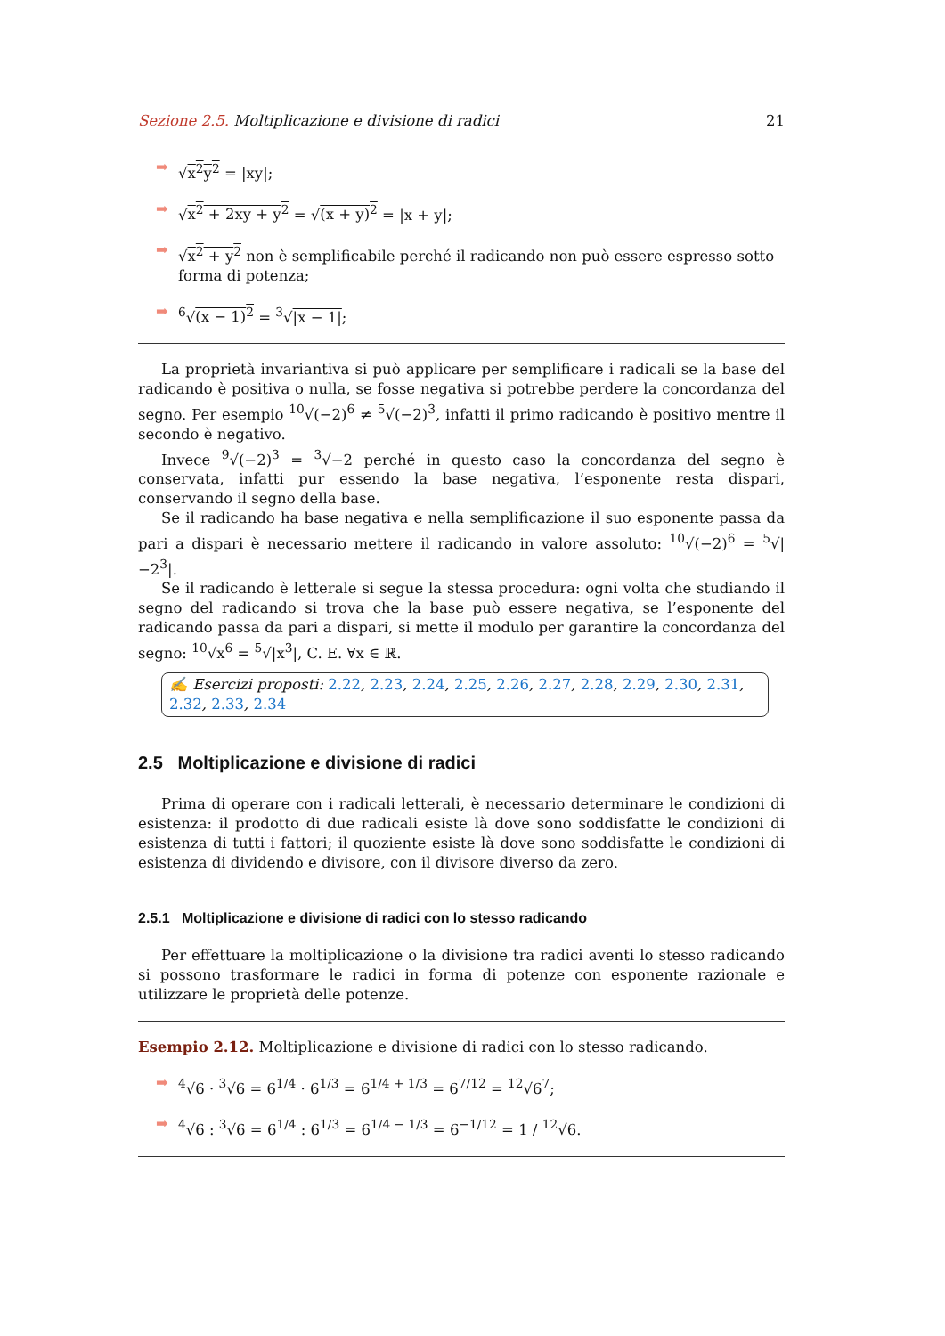Sezione 2.5. Moltiplicazione e divisione di radici 21
➡ √x<sup>2</sup>y<sup>2</sup> = |xy|;
➡ √x<sup>2</sup> + 2xy + y<sup>2</sup> = √(x + y)<sup>2</sup> = |x + y|;
➡ √x<sup>2</sup> + y<sup>2</sup> non è semplificabile perché il radicando non può essere espresso sotto forma di potenza;
➡<sup>6</sup>√(x − 1)<sup>2</sup> = <sup>3</sup>√|x − 1|;
La proprietà invariantiva si può applicare per semplificare i radicali se la base del radicando è positiva o nulla, se fosse negativa si potrebbe perdere la concordanza del segno. Per esempio <sup>10</sup>√(−2)<sup>6</sup> ≠ <sup>5</sup>√(−2)<sup>3</sup>, infatti il primo radicando è positivo mentre il secondo è negativo.
Invece <sup>9</sup>√(−2)<sup>3</sup> = <sup>3</sup>√−2 perché in questo caso la concordanza del segno è conservata, infatti pur essendo la base negativa, l’esponente resta dispari, conservando il segno della base.
Se il radicando ha base negativa e nella semplificazione il suo esponente passa da pari a dispari è necessario mettere il radicando in valore assoluto: <sup>10</sup>√(−2)<sup>6</sup> = <sup>5</sup>√|−2<sup>3</sup>|.
Se il radicando è letterale si segue la stessa procedura: ogni volta che studiando il segno del radicando si trova che la base può essere negativa, se l’esponente del radicando passa da pari a dispari, si mette il modulo per garantire la concordanza del segno: <sup>10</sup>√x<sup>6</sup> = <sup>5</sup>√|x<sup>3</sup>|, C. E. ∀x ∈ ℝ.
✍ Esercizi proposti: 2.22, 2.23, 2.24, 2.25, 2.26, 2.27, 2.28, 2.29, 2.30, 2.31, 2.32, 2.33, 2.34
2.5 Moltiplicazione e divisione di radici
Prima di operare con i radicali letterali, è necessario determinare le condizioni di esistenza: il prodotto di due radicali esiste là dove sono soddisfatte le condizioni di esistenza di tutti i fattori; il quoziente esiste là dove sono soddisfatte le condizioni di esistenza di dividendo e divisore, con il divisore diverso da zero.
2.5.1 Moltiplicazione e divisione di radici con lo stesso radicando
Per effettuare la moltiplicazione o la divisione tra radici aventi lo stesso radicando si possono trasformare le radici in forma di potenze con esponente razionale e utilizzare le proprietà delle potenze.
Esempio 2.12. Moltiplicazione e divisione di radici con lo stesso radicando.
➡<sup>4</sup>√6 · <sup>3</sup>√6 = 6<sup>1/4</sup> · 6<sup>1/3</sup> = 6<sup>1/4 + 1/3</sup> = 6<sup>7/12</sup> = <sup>12</sup>√6<sup>7</sup>;
➡<sup>4</sup>√6 : <sup>3</sup>√6 = 6<sup>1/4</sup> : 6<sup>1/3</sup> = 6<sup>1/4 − 1/3</sup> = 6<sup>−1/12</sup> = 1 / <sup>12</sup>√6.